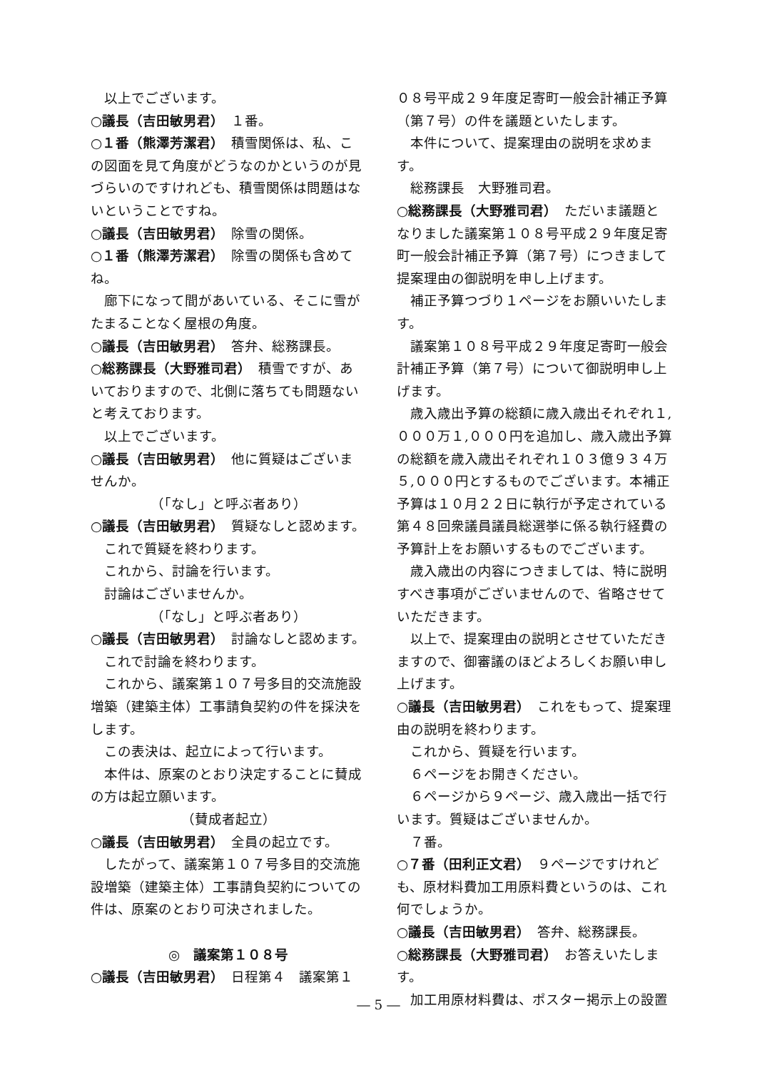以上でございます。
○議長（吉田敏男君）　１番。
○１番（熊澤芳潔君）　積雪関係は、私、この図面を見て角度がどうなのかというのが見づらいのですけれども、積雪関係は問題はないということですね。
○議長（吉田敏男君）　除雪の関係。
○１番（熊澤芳潔君）　除雪の関係も含めてね。
廊下になって間があいている、そこに雪がたまることなく屋根の角度。
○議長（吉田敏男君）　答弁、総務課長。
○総務課長（大野雅司君）　積雪ですが、あいておりますので、北側に落ちても問題ないと考えております。
以上でございます。
○議長（吉田敏男君）　他に質疑はございませんか。
（「なし」と呼ぶ者あり）
○議長（吉田敏男君）　質疑なしと認めます。
これで質疑を終わります。
これから、討論を行います。
討論はございませんか。
（「なし」と呼ぶ者あり）
○議長（吉田敏男君）　討論なしと認めます。
これで討論を終わります。
これから、議案第１０７号多目的交流施設増築（建築主体）工事請負契約の件を採決をします。
この表決は、起立によって行います。
本件は、原案のとおり決定することに賛成の方は起立願います。
（賛成者起立）
○議長（吉田敏男君）　全員の起立です。
したがって、議案第１０７号多目的交流施設増築（建築主体）工事請負契約についての件は、原案のとおり可決されました。
◎　議案第１０８号
○議長（吉田敏男君）　日程第４　議案第１
０８号平成２９年度足寄町一般会計補正予算（第７号）の件を議題といたします。
本件について、提案理由の説明を求めます。
総務課長　大野雅司君。
○総務課長（大野雅司君）　ただいま議題となりました議案第１０８号平成２９年度足寄町一般会計補正予算（第７号）につきまして提案理由の御説明を申し上げます。
補正予算つづり１ページをお願いいたします。
議案第１０８号平成２９年度足寄町一般会計補正予算（第７号）について御説明申し上げます。
歳入歳出予算の総額に歳入歳出それぞれ１,０００万１,０００円を追加し、歳入歳出予算の総額を歳入歳出それぞれ１０３億９３４万５,０００円とするものでございます。本補正予算は１０月２２日に執行が予定されている第４８回衆議員議員総選挙に係る執行経費の予算計上をお願いするものでございます。
歳入歳出の内容につきましては、特に説明すべき事項がございませんので、省略させていただきます。
以上で、提案理由の説明とさせていただきますので、御審議のほどよろしくお願い申し上げます。
○議長（吉田敏男君）　これをもって、提案理由の説明を終わります。
これから、質疑を行います。
６ページをお開きください。
６ページから９ページ、歳入歳出一括で行います。質疑はございませんか。
７番。
○７番（田利正文君）　９ページですけれども、原材料費加工用原料費というのは、これ何でしょうか。
○議長（吉田敏男君）　答弁、総務課長。
○総務課長（大野雅司君）　お答えいたします。
加工用原材料費は、ポスター掲示上の設置
― 5 ―